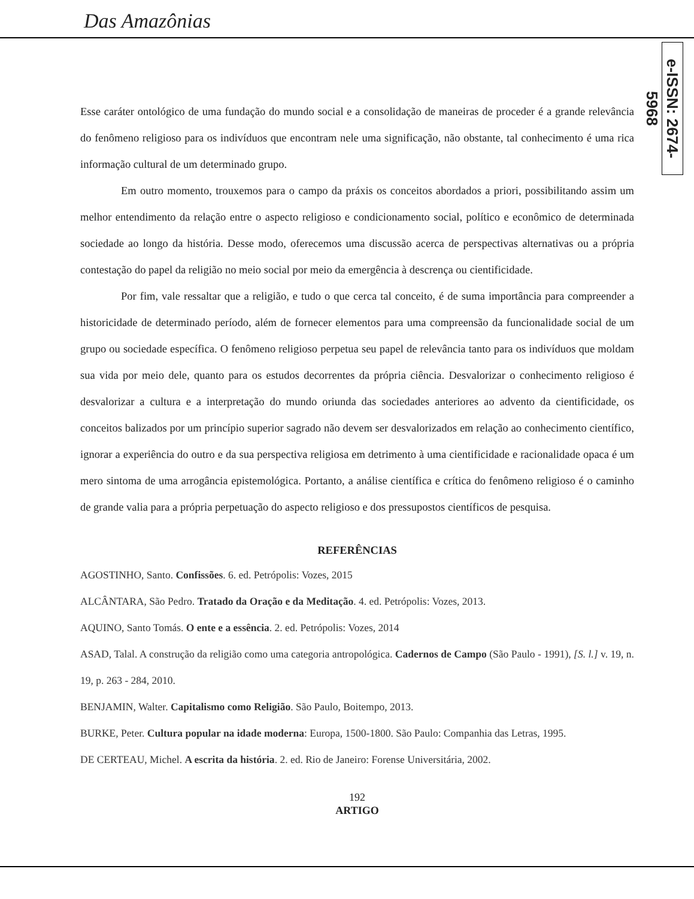Das Amazônias
e-ISSN: 2674-5968
Esse caráter ontológico de uma fundação do mundo social e a consolidação de maneiras de proceder é a grande relevância do fenômeno religioso para os indivíduos que encontram nele uma significação, não obstante, tal conhecimento é uma rica informação cultural de um determinado grupo.
Em outro momento, trouxemos para o campo da práxis os conceitos abordados a priori, possibilitando assim um melhor entendimento da relação entre o aspecto religioso e condicionamento social, político e econômico de determinada sociedade ao longo da história. Desse modo, oferecemos uma discussão acerca de perspectivas alternativas ou a própria contestação do papel da religião no meio social por meio da emergência à descrença ou cientificidade.
Por fim, vale ressaltar que a religião, e tudo o que cerca tal conceito, é de suma importância para compreender a historicidade de determinado período, além de fornecer elementos para uma compreensão da funcionalidade social de um grupo ou sociedade específica. O fenômeno religioso perpetua seu papel de relevância tanto para os indivíduos que moldam sua vida por meio dele, quanto para os estudos decorrentes da própria ciência. Desvalorizar o conhecimento religioso é desvalorizar a cultura e a interpretação do mundo oriunda das sociedades anteriores ao advento da cientificidade, os conceitos balizados por um princípio superior sagrado não devem ser desvalorizados em relação ao conhecimento científico, ignorar a experiência do outro e da sua perspectiva religiosa em detrimento à uma cientificidade e racionalidade opaca é um mero sintoma de uma arrogância epistemológica. Portanto, a análise científica e crítica do fenômeno religioso é o caminho de grande valia para a própria perpetuação do aspecto religioso e dos pressupostos científicos de pesquisa.
REFERÊNCIAS
AGOSTINHO, Santo. Confissões. 6. ed. Petrópolis: Vozes, 2015
ALCÂNTARA, São Pedro. Tratado da Oração e da Meditação. 4. ed. Petrópolis: Vozes, 2013.
AQUINO, Santo Tomás. O ente e a essência. 2. ed. Petrópolis: Vozes, 2014
ASAD, Talal. A construção da religião como uma categoria antropológica. Cadernos de Campo (São Paulo - 1991), [S. l.] v. 19, n. 19, p. 263 - 284, 2010.
BENJAMIN, Walter. Capitalismo como Religião. São Paulo, Boitempo, 2013.
BURKE, Peter. Cultura popular na idade moderna: Europa, 1500-1800. São Paulo: Companhia das Letras, 1995.
DE CERTEAU, Michel. A escrita da história. 2. ed. Rio de Janeiro: Forense Universitária, 2002.
192
ARTIGO